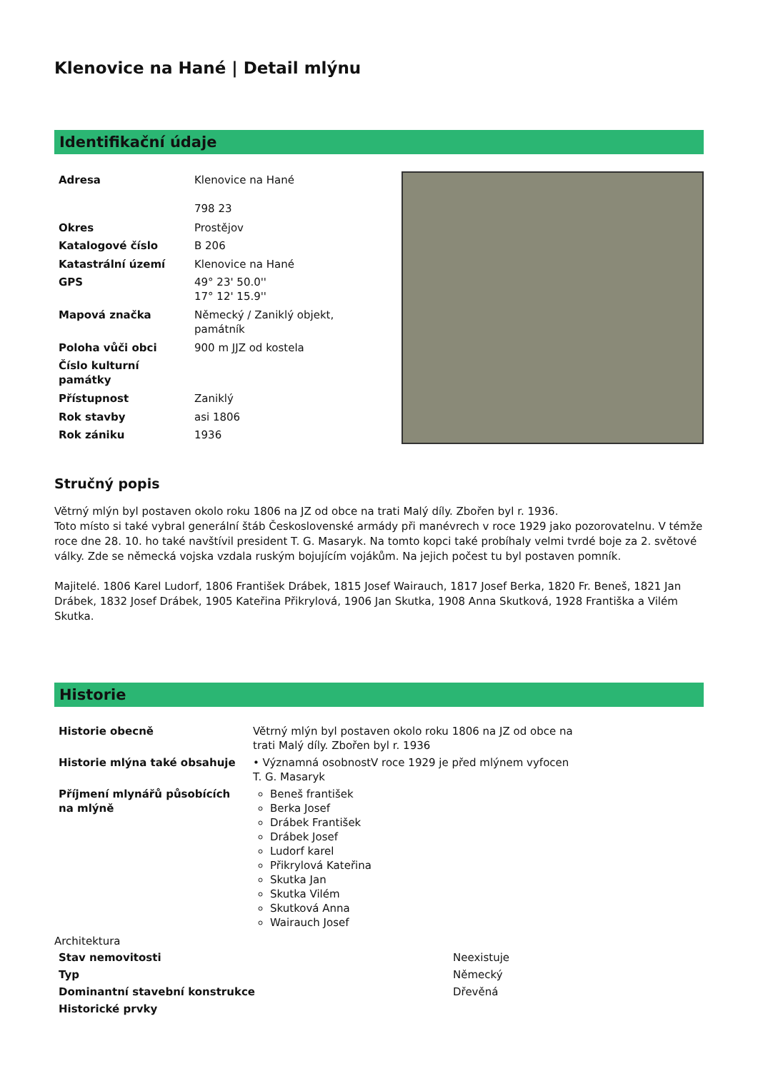Klenovice na Hané | Detail mlýnu
Identifikační údaje
| Adresa | Klenovice na Hané 798 23 |
| Okres | Prostějov |
| Katalogové číslo | B 206 |
| Katastrální území | Klenovice na Hané |
| GPS | 49° 23' 50.0'' 17° 12' 15.9'' |
| Mapová značka | Německý / Zaniklý objekt, památník |
| Poloha vůči obci | 900 m JJZ od kostela |
| Číslo kulturní památky | |
| Přístupnost | Zaniklý |
| Rok stavby | asi 1806 |
| Rok zániku | 1936 |
Stručný popis
Větrný mlýn byl postaven okolo roku 1806 na JZ od obce na trati Malý díly. Zbořen byl r. 1936.
Toto místo si také vybral generální štáb Československé armády při manévrech v roce 1929 jako pozorovatelnu. V témže roce dne 28. 10. ho také navštívil president T. G. Masaryk. Na tomto kopci také probíhaly velmi tvrdé boje za 2. světové války. Zde se německá vojska vzdala ruským bojujícím vojákům. Na jejich počest tu byl postaven pomník.
Majitelé. 1806 Karel Ludorf, 1806 František Drábek, 1815 Josef Wairauch, 1817 Josef Berka, 1820 Fr. Beneš, 1821 Jan Drábek, 1832 Josef Drábek, 1905 Kateřina Přikrylová, 1906 Jan Skutka, 1908 Anna Skutková, 1928 Františka a Vilém Skutka.
Historie
| Historie obecně | Větrný mlýn byl postaven okolo roku 1806 na JZ od obce na trati Malý díly. Zbořen byl r. 1936 |
| Historie mlýna také obsahuje | • Významná osobnostV roce 1929 je před mlýnem vyfocen T. G. Masaryk |
| Příjmení mlynářů působících na mlýně | Beneš františek Berka Josef Drábek František Drábek Josef Ludorf karel Přikrylová Kateřina Skutka Jan Skutka Vilém Skutková Anna Wairauch Josef |
Architektura
| Stav nemovitosti | Neexistuje |
| Typ | Německý |
| Dominantní stavební konstrukce | Dřevěná |
| Historické prvky | |